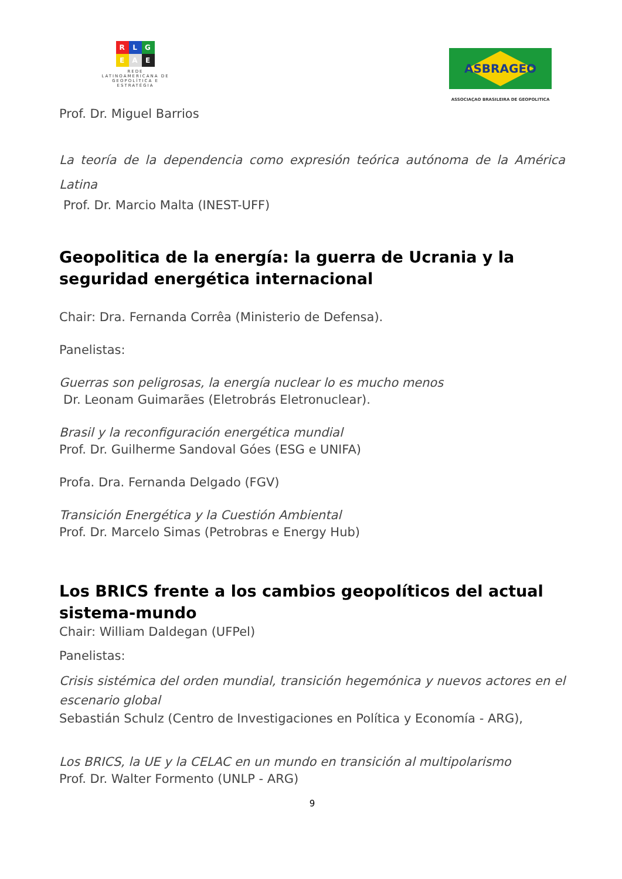R L G
E A E
REDE
LATINOAMERICANA DE
GEOPOLÍTICA E
ESTRATÉGIA
ASBRAGEO
ASSOCIAÇAO BRASILEIRA DE GEOPOLITICA
Prof. Dr. Miguel Barrios
La teoría de la dependencia como expresión teórica autónoma de la América Latina
Prof. Dr. Marcio Malta (INEST-UFF)
Geopolitica de la energía: la guerra de Ucrania y la seguridad energética internacional
Chair: Dra. Fernanda Corrêa (Ministerio de Defensa).
Panelistas:
Guerras son peligrosas, la energía nuclear lo es mucho menos
Dr. Leonam Guimarães (Eletrobrás Eletronuclear).
Brasil y la reconfiguración energética mundial
Prof. Dr. Guilherme Sandoval Góes (ESG e UNIFA)
Profa. Dra. Fernanda Delgado (FGV)
Transición Energética y la Cuestión Ambiental
Prof. Dr. Marcelo Simas (Petrobras e Energy Hub)
Los BRICS frente a los cambios geopolíticos del actual sistema-mundo
Chair: William Daldegan (UFPel)
Panelistas:
Crisis sistémica del orden mundial, transición hegemónica y nuevos actores en el escenario global
Sebastián Schulz (Centro de Investigaciones en Política y Economía - ARG),
Los BRICS, la UE y la CELAC en un mundo en transición al multipolarismo
Prof. Dr. Walter Formento (UNLP - ARG)
9